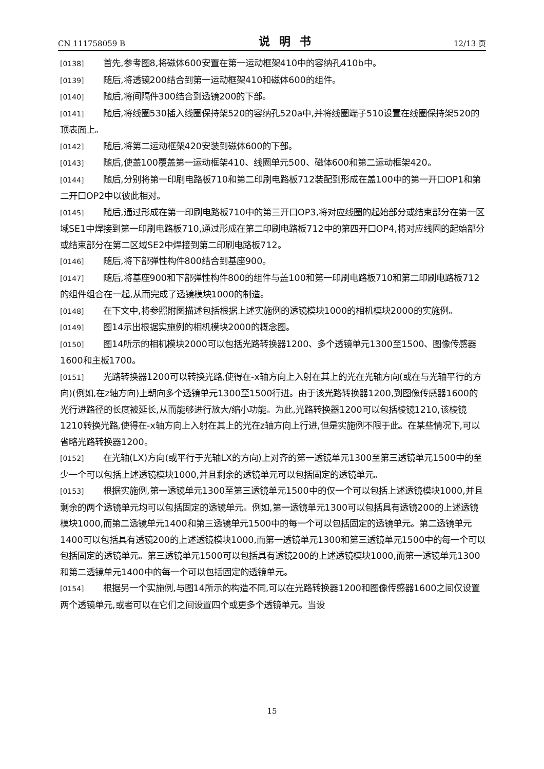CN 111758059 B 说明书 12/13 页
[0138] 首先,参考图8,将磁体600安置在第一运动框架410中的容纳孔410b中。
[0139] 随后,将透镜200结合到第一运动框架410和磁体600的组件。
[0140] 随后,将间隔件300结合到透镜200的下部。
[0141] 随后,将线圈530插入线圈保持架520的容纳孔520a中,并将线圈端子510设置在线圈保持架520的顶表面上。
[0142] 随后,将第二运动框架420安装到磁体600的下部。
[0143] 随后,使盖100覆盖第一运动框架410、线圈单元500、磁体600和第二运动框架420。
[0144] 随后,分别将第一印刷电路板710和第二印刷电路板712装配到形成在盖100中的第一开口OP1和第二开口OP2中以彼此相对。
[0145] 随后,通过形成在第一印刷电路板710中的第三开口OP3,将对应线圈的起始部分或结束部分在第一区域SE1中焊接到第一印刷电路板710,通过形成在第二印刷电路板712中的第四开口OP4,将对应线圈的起始部分或结束部分在第二区域SE2中焊接到第二印刷电路板712。
[0146] 随后,将下部弹性构件800结合到基座900。
[0147] 随后,将基座900和下部弹性构件800的组件与盖100和第一印刷电路板710和第二印刷电路板712的组件组合在一起,从而完成了透镜模块1000的制造。
[0148] 在下文中,将参照附图描述包括根据上述实施例的透镜模块1000的相机模块2000的实施例。
[0149] 图14示出根据实施例的相机模块2000的概念图。
[0150] 图14所示的相机模块2000可以包括光路转换器1200、多个透镜单元1300至1500、图像传感器1600和主板1700。
[0151] 光路转换器1200可以转换光路,使得在-x轴方向上入射在其上的光在光轴方向(或在与光轴平行的方向)(例如,在z轴方向)上朝向多个透镜单元1300至1500行进。由于该光路转换器1200,到图像传感器1600的光行进路径的长度被延长,从而能够进行放大/缩小功能。为此,光路转换器1200可以包括棱镜1210,该棱镜1210转换光路,使得在-x轴方向上入射在其上的光在z轴方向上行进,但是实施例不限于此。在某些情况下,可以省略光路转换器1200。
[0152] 在光轴(LX)方向(或平行于光轴LX的方向)上对齐的第一透镜单元1300至第三透镜单元1500中的至少一个可以包括上述透镜模块1000,并且剩余的透镜单元可以包括固定的透镜单元。
[0153] 根据实施例,第一透镜单元1300至第三透镜单元1500中的仅一个可以包括上述透镜模块1000,并且剩余的两个透镜单元均可以包括固定的透镜单元。例如,第一透镜单元1300可以包括具有透镜200的上述透镜模块1000,而第二透镜单元1400和第三透镜单元1500中的每一个可以包括固定的透镜单元。第二透镜单元1400可以包括具有透镜200的上述透镜模块1000,而第一透镜单元1300和第三透镜单元1500中的每一个可以包括固定的透镜单元。第三透镜单元1500可以包括具有透镜200的上述透镜模块1000,而第一透镜单元1300和第二透镜单元1400中的每一个可以包括固定的透镜单元。
[0154] 根据另一个实施例,与图14所示的构造不同,可以在光路转换器1200和图像传感器1600之间仅设置两个透镜单元,或者可以在它们之间设置四个或更多个透镜单元。当设
15